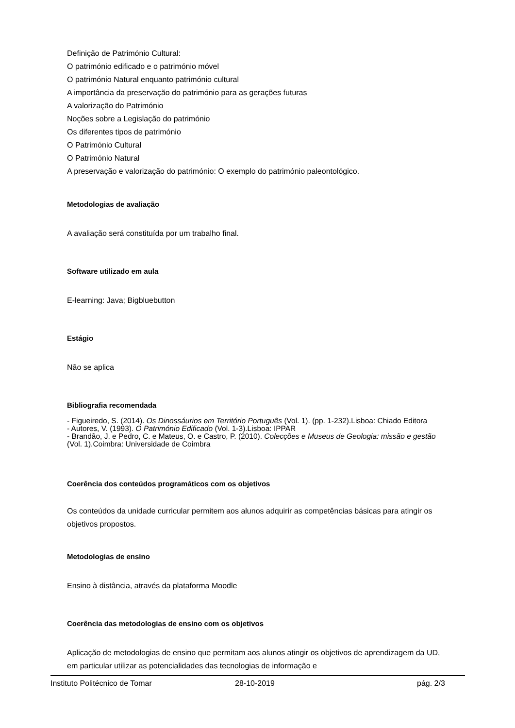Definição de Património Cultural:
O património edificado e o património móvel
O património Natural enquanto património cultural
A importância da preservação do património para as gerações futuras
A valorização do Património
Noções sobre a Legislação do património
Os diferentes tipos de património
O Património Cultural
O Património Natural
A preservação e valorização do património: O exemplo do património paleontológico.
Metodologias de avaliação
A avaliação será constituída por um trabalho final.
Software utilizado em aula
E-learning: Java; Bigbluebutton
Estágio
Não se aplica
Bibliografia recomendada
- Figueiredo, S. (2014). Os Dinossáurios em Território Português (Vol. 1). (pp. 1-232).Lisboa: Chiado Editora
- Autores, V. (1993). O Património Edificado (Vol. 1-3).Lisboa: IPPAR
- Brandão, J. e Pedro, C. e Mateus, O. e Castro, P. (2010). Colecções e Museus de Geologia: missão e gestão (Vol. 1).Coimbra: Universidade de Coimbra
Coerência dos conteúdos programáticos com os objetivos
Os conteúdos da unidade curricular permitem aos alunos adquirir as competências básicas para atingir os objetivos propostos.
Metodologias de ensino
Ensino à distância, através da plataforma Moodle
Coerência das metodologias de ensino com os objetivos
Aplicação de metodologias de ensino que permitam aos alunos atingir os objetivos de aprendizagem da UD, em particular utilizar as potencialidades das tecnologias de informação e
Instituto Politécnico de Tomar 28-10-2019 pág. 2/3